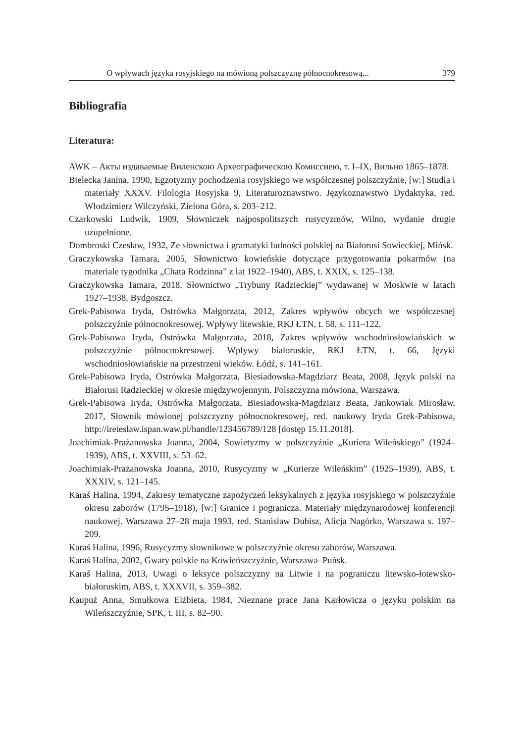O wpływach języka rosyjskiego na mówioną polszczyznę północnokresową... 379
Bibliografia
Literatura:
AWK – Акты издаваемые Виленскою Археографическою Комиссиею, т. I–IX, Вильно 1865–1878.
Bielecka Janina, 1990, Egzotyzmy pochodzenia rosyjskiego we współczesnej polszczyźnie, [w:] Studia i materiały XXXV. Filologia Rosyjska 9, Literaturoznawstwo. Językoznawstwo Dydaktyka, red. Włodzimierz Wilczyński, Zielona Góra, s. 203–212.
Czarkowski Ludwik, 1909, Słowniczek najpospolitszych rusycyzmów, Wilno, wydanie drugie uzupełnione.
Dombroski Czesław, 1932, Ze słownictwa i gramatyki ludności polskiej na Białorusi Sowieckiej, Mińsk.
Graczykowska Tamara, 2005, Słownictwo kowieńskie dotyczące przygotowania pokarmów (na materiale tygodnika „Chata Rodzinna” z lat 1922–1940), ABS, t. XXIX, s. 125–138.
Graczykowska Tamara, 2018, Słownictwo „Trybuny Radzieckiej” wydawanej w Moskwie w latach 1927–1938, Bydgoszcz.
Grek-Pabisowa Iryda, Ostrówka Małgorzata, 2012, Zakres wpływów obcych we współczesnej polszczyźnie północnokresowej. Wpływy litewskie, RKJ ŁTN, t. 58, s. 111–122.
Grek-Pabisowa Iryda, Ostrówka Małgorzata, 2018, Zakres wpływów wschodniosłowiańskich w polszczyźnie północnokresowej. Wpływy białoruskie, RKJ ŁTN, t. 66, Języki wschodniosłowiańskie na przestrzeni wieków. Łódź, s. 141–161.
Grek-Pabisowa Iryda, Ostrówka Małgorzata, Biesiadowska-Magdziarz Beata, 2008, Język polski na Białorusi Radzieckiej w okresie międzywojennym. Polszczyzna mówiona, Warszawa.
Grek-Pabisowa Iryda, Ostrówka Małgorzata, Biesiadowska-Magdziarz Beata, Jankowiak Mirosław, 2017, Słownik mówionej polszczyzny północnokresowej, red. naukowy Iryda Grek-Pabisowa, http://ireteslaw.ispan.waw.pl/handle/123456789/128 [dostęp 15.11.2018].
Joachimiak-Prażanowska Joanna, 2004, Sowietyzmy w polszczyźnie „Kuriera Wileńskiego” (1924–1939), ABS, t. XXVIII, s. 53–62.
Joachimiak-Prażanowska Joanna, 2010, Rusycyzmy w „Kurierze Wileńskim” (1925–1939), ABS, t. XXXIV, s. 121–145.
Karaś Halina, 1994, Zakresy tematyczne zapożyczeń leksykalnych z języka rosyjskiego w polszczyźnie okresu zaborów (1795–1918), [w:] Granice i pogranicza. Materiały międzynarodowej konferencji naukowej. Warszawa 27–28 maja 1993, red. Stanisław Dubisz, Alicja Nagórko, Warszawa s. 197–209.
Karaś Halina, 1996, Rusycyzmy słownikowe w polszczyźnie okresu zaborów, Warszawa.
Karaś Halina, 2002, Gwary polskie na Kowieńszczyźnie, Warszawa–Puńsk.
Karaś Halina, 2013, Uwagi o leksyce polszczyzny na Litwie i na pograniczu litewsko-łotewsko-białoruskim, ABS, t. XXXVII, s. 359–382.
Kaupuż Anna, Smułkowa Elżbieta, 1984, Nieznane prace Jana Karłowicza o języku polskim na Wileńszczyźnie, SPK, t. III, s. 82–90.